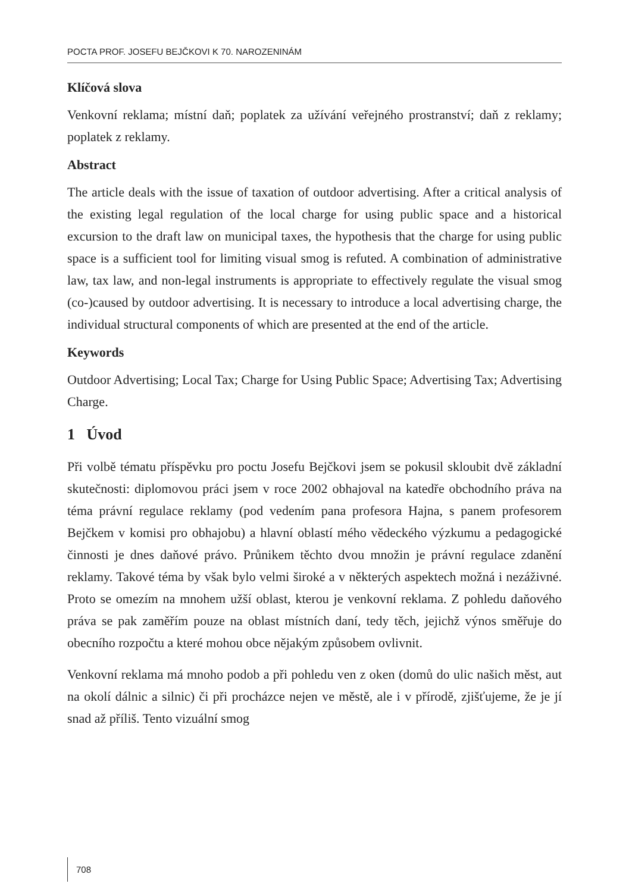POCTA PROF. JOSEFU BEJČKOVI K 70. NAROZENINÁM
Klíčová slova
Venkovní reklama; místní daň; poplatek za užívání veřejného prostranství; daň z reklamy; poplatek z reklamy.
Abstract
The article deals with the issue of taxation of outdoor advertising. After a critical analysis of the existing legal regulation of the local charge for using public space and a historical excursion to the draft law on municipal taxes, the hypothesis that the charge for using public space is a sufficient tool for limiting visual smog is refuted. A combination of administrative law, tax law, and non-legal instruments is appropriate to effectively regulate the visual smog (co-)caused by outdoor advertising. It is necessary to introduce a local advertising charge, the individual structural components of which are presented at the end of the article.
Keywords
Outdoor Advertising; Local Tax; Charge for Using Public Space; Advertising Tax; Advertising Charge.
1 Úvod
Při volbě tématu příspěvku pro poctu Josefu Bejčkovi jsem se pokusil skloubit dvě základní skutečnosti: diplomovou práci jsem v roce 2002 obhajoval na katedře obchodního práva na téma právní regulace reklamy (pod vedením pana profesora Hajna, s panem profesorem Bejčkem v komisi pro obhajobu) a hlavní oblastí mého vědeckého výzkumu a pedagogické činnosti je dnes daňové právo. Průnikem těchto dvou množin je právní regulace zdanění reklamy. Takové téma by však bylo velmi široké a v některých aspektech možná i nezáživné. Proto se omezím na mnohem užší oblast, kterou je venkovní reklama. Z pohledu daňového práva se pak zaměřím pouze na oblast místních daní, tedy těch, jejichž výnos směřuje do obecního rozpočtu a které mohou obce nějakým způsobem ovlivnit.
Venkovní reklama má mnoho podob a při pohledu ven z oken (domů do ulic našich měst, aut na okolí dálnic a silnic) či při procházce nejen ve městě, ale i v přírodě, zjišťujeme, že je jí snad až příliš. Tento vizuální smog
708